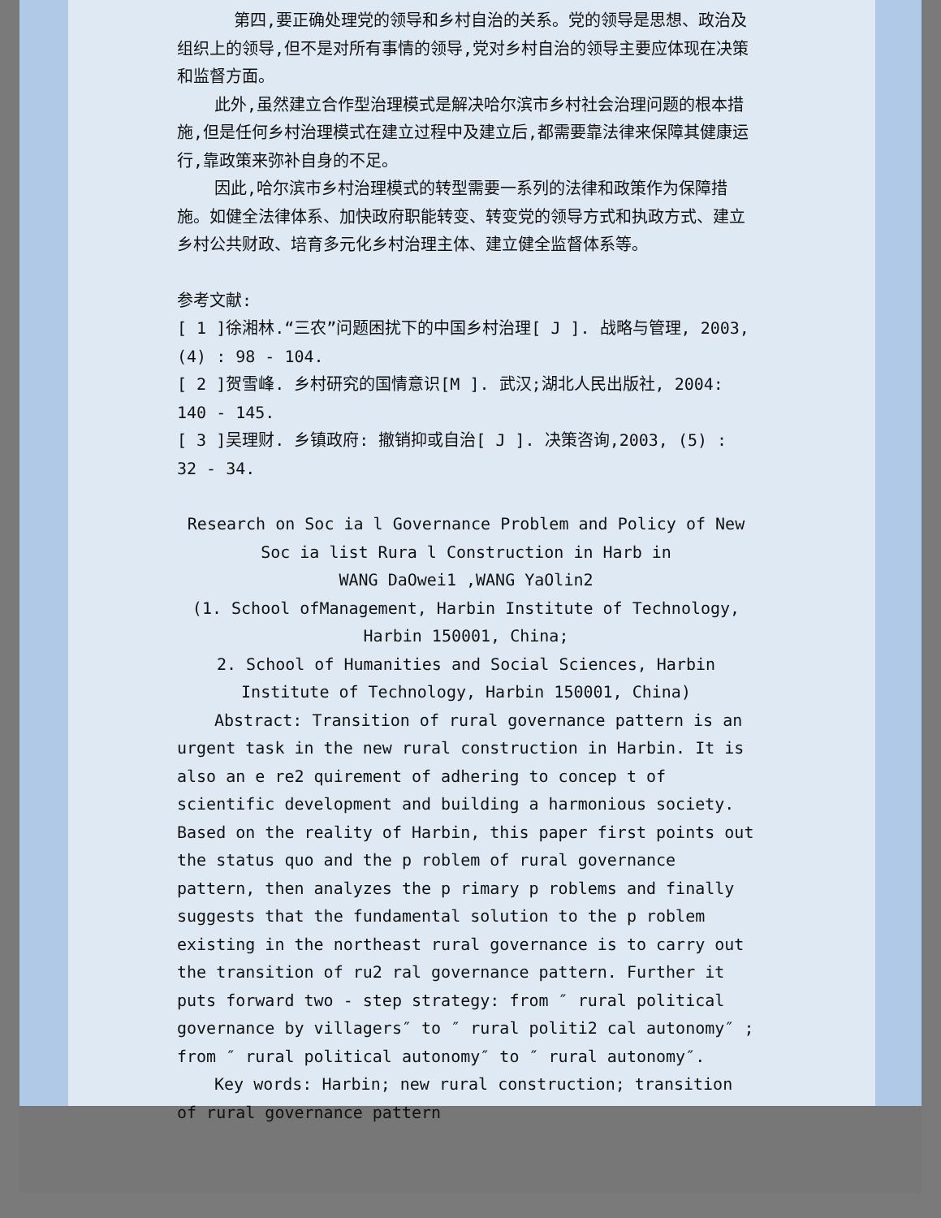第四,要正确处理党的领导和乡村自治的关系。党的领导是思想、政治及组织上的领导,但不是对所有事情的领导,党对乡村自治的领导主要应体现在决策和监督方面。
此外,虽然建立合作型治理模式是解决哈尔滨市乡村社会治理问题的根本措施,但是任何乡村治理模式在建立过程中及建立后,都需要靠法律来保障其健康运行,靠政策来弥补自身的不足。
因此,哈尔滨市乡村治理模式的转型需要一系列的法律和政策作为保障措施。如健全法律体系、加快政府职能转变、转变党的领导方式和执政方式、建立乡村公共财政、培育多元化乡村治理主体、建立健全监督体系等。
参考文献:
[ 1 ]徐湘林.“三农”问题困扰下的中国乡村治理[ J ]. 战略与管理, 2003, (4) : 98 - 104.
[ 2 ]贺雪峰. 乡村研究的国情意识[M ]. 武汉;湖北人民出版社, 2004: 140 - 145.
[ 3 ]吴理财. 乡镇政府: 撤销抑或自治[ J ]. 决策咨询,2003, (5) : 32 - 34.
Research on Soc ia l Governance Problem and Policy of New Soc ia list Rura l Construction in Harb in
WANG DaOwei1 ,WANG YaOlin2
(1. School ofManagement, Harbin Institute of Technology, Harbin 150001, China;
2. School of Humanities and Social Sciences, Harbin Institute of Technology, Harbin 150001, China)
Abstract: Transition of rural governance pattern is an urgent task in the new rural construction in Harbin. It is also an e re2 quirement of adhering to concep t of scientific development and building a harmonious society. Based on the reality of Harbin, this paper first points out the status quo and the p roblem of rural governance pattern, then analyzes the p rimary p roblems and finally suggests that the fundamental solution to the p roblem existing in the northeast rural governance is to carry out the transition of ru2 ral governance pattern. Further it puts forward two - step strategy: from ″ rural political governance by villagers″ to ″ rural politi2 cal autonomy″ ; from ″ rural political autonomy″ to ″ rural autonomy″.
Key words: Harbin; new rural construction; transition of rural governance pattern